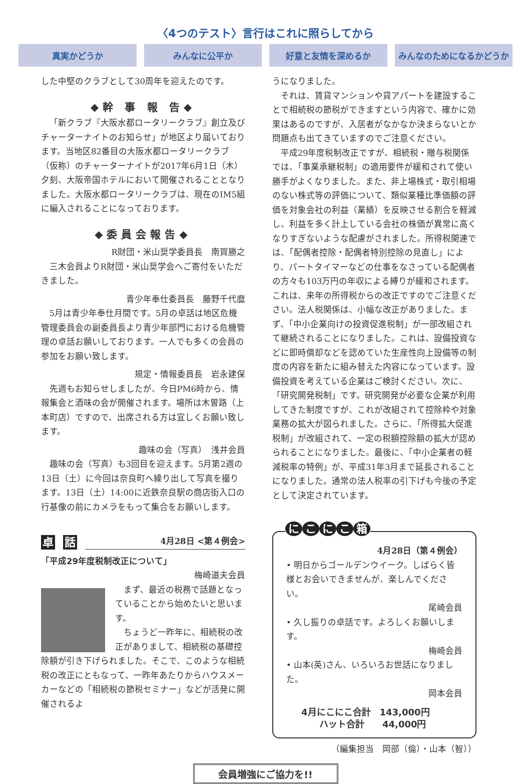〈4つのテスト〉言行はこれに照らしてから
真実かどうか みんなに公平か 好意と友情を深めるか みんなのためになるかどうか
した中堅のクラブとして30周年を迎えたのです。
◆幹 事 報 告◆
「新クラブ『大阪水都ロータリークラブ』創立及びチャーターナイトのお知らせ」が地区より届いております。当地区82番目の大阪水都ロータリークラブ（仮称）のチャーターナイトが2017年6月1日（木）夕刻、大阪帝国ホテルにおいて開催されることとなりました。大阪水都ロータリークラブは、現在のIM5組に編入されることになっております。
◆委員会報告◆
R財団・米山奨学委員長　南賀勝之
三木会員よりR財団・米山奨学会へご寄付をいただきました。
青少年奉仕委員長　藤野千代麿
5月は青少年奉仕月間です。5月の卓話は地区危機管理委員会の副委員長より青少年部門における危機管理の卓話お願いしております。一人でも多くの会員の参加をお願い致します。
規定・情報委員長　岩永建保
先週もお知らせしましたが、今日PM6時から、情報集会と酒味の会が開催されます。場所は木曽路（上本町店）ですので、出席される方は宜しくお願い致します。
趣味の会（写真）　浅井会員
趣味の会（写真）も3回目を迎えます。5月第2週の13日（土）に今回は奈良町へ繰り出して写真を撮ります。13日（土）14:00に近鉄奈良駅の商店街入口の行基像の前にカメラをもって集合をお願いします。
卓話 4月28日 <第４例会>
「平成29年度税制改正について」
梅崎道夫会員
まず、最近の税務で話題となっていることから始めたいと思います。
ちょうど一昨年に、相続税の改正がありまして、相続税の基礎控除額が引き下げられました。そこで、このような相続税の改正にともなって、一昨年あたりからハウスメーカーなどの「相続税の節税セミナー」などが活発に開催されるよ
うになりました。
それは、賃貸マンションや貸アパートを建設することで相続税の節税ができますという内容で、確かに効果はあるのですが、入居者がなかなか決まらないとか問題点も出てきていますのでご注意ください。
平成29年度税制改正ですが、相続税・贈与税関係では、「事業承継税制」の適用要件が緩和されて使い勝手がよくなりました。また、非上場株式・取引相場のない株式等の評価について、類似業種比準価額の評価を対象会社の利益（業績）を反映させる割合を軽減し、利益を多く計上している会社の株価が異常に高くなりすぎないような配慮がされました。所得税関連では、「配偶者控除・配偶者特別控除の見直し」により、パートタイマーなどの仕事をなさっている配偶者の方々も103万円の年収による縛りが緩和されます。これは、来年の所得税からの改正ですのでご注意ください。法人税関係は、小幅な改正がありました。まず、「中小企業向けの投資促進税制」が一部改組されて継続されることになりました。これは、設備投資などに即時償却などを認めていた生産性向上設備等の制度の内容を新たに組み替えた内容になっています。設備投資を考えている企業はご検討ください。次に、「研究開発税制」です。研究開発が必要な企業が利用してきた制度ですが、これが改組されて控除枠や対象業務の拡大が図られました。さらに、「所得拡大促進税制」が改組されて、一定の税額控除額の拡大が認められることになりました。最後に、「中小企業者の軽減税率の特例」が、平成31年3月まで延長されることになりました。通常の法人税率の引下げも今後の予定として決定されています。
にこにこ箱
4月28日（第４例会）
• 明日からゴールデンウイーク。しばらく皆様とお会いできませんが、楽しんでください。
尾崎会員
• 久し振りの卓話です。よろしくお願いします。
梅崎会員
• 山本(英)さん、いろいろお世話になりました。
岡本会員
4月にこにこ合計　143,000円
　　ハット合計　　44,000円
（編集担当　岡部（倫）・山本（智））
会員増強にご協力を!!